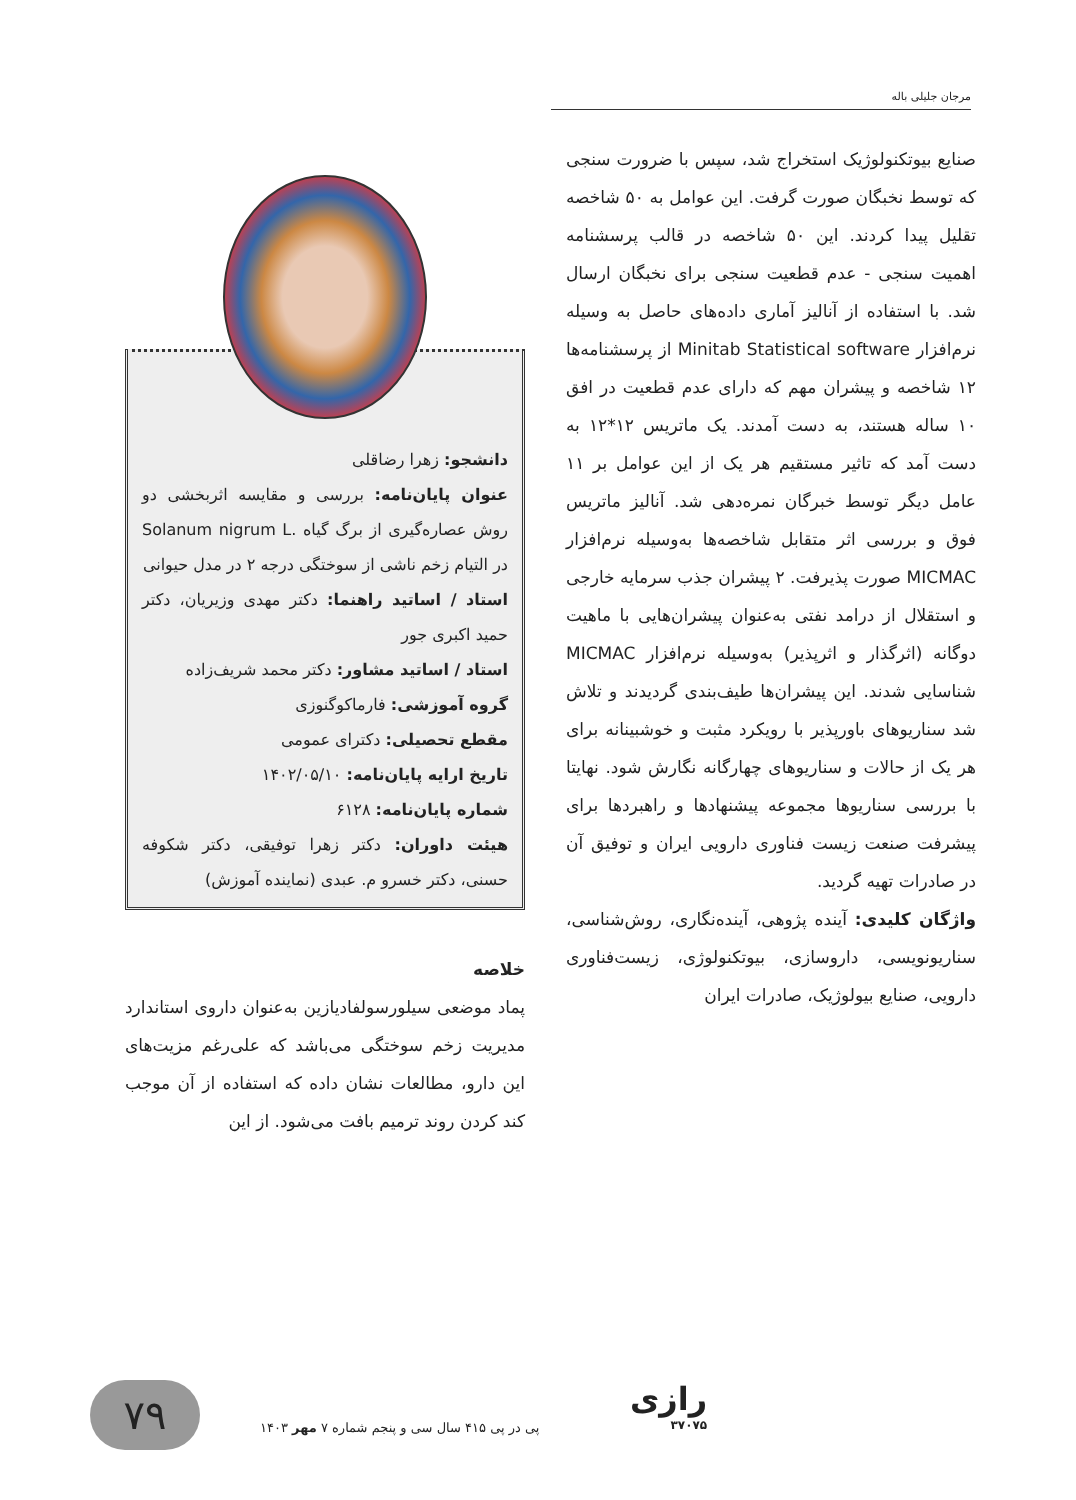مرجان جلیلی باله
صنایع بیوتکنولوژیک استخراج شد، سپس با ضرورت سنجی که توسط نخبگان صورت گرفت. این عوامل به ۵۰ شاخصه تقلیل پیدا کردند. این ۵۰ شاخصه در قالب پرسشنامه اهمیت سنجی - عدم قطعیت سنجی برای نخبگان ارسال شد. با استفاده از آنالیز آماری داده‌های حاصل به وسیله نرم‌افزار Minitab Statistical software از پرسشنامه‌ها ۱۲ شاخصه و پیشران مهم که دارای عدم قطعیت در افق ۱۰ ساله هستند، به دست آمدند. یک ماتریس ۱۲*۱۲ به دست آمد که تاثیر مستقیم هر یک از این عوامل بر ۱۱ عامل دیگر توسط خبرگان نمره‌دهی شد. آنالیز ماتریس فوق و بررسی اثر متقابل شاخصه‌ها به‌وسیله نرم‌افزار MICMAC صورت پذیرفت. ۲ پیشران جذب سرمایه خارجی و استقلال از درامد نفتی به‌عنوان پیشران‌هایی با ماهیت دوگانه (اثرگذار و اثرپذیر) به‌وسیله نرم‌افزار MICMAC شناسایی شدند. این پیشران‌ها طیف‌بندی گردیدند و تلاش شد سناریوهای باورپذیر با رویکرد مثبت و خوشبینانه برای هر یک از حالات و سناریوهای چهارگانه نگارش شود. نهایتا با بررسی سناریوها مجموعه پیشنهادها و راهبردها برای پیشرفت صنعت زیست فناوری دارویی ایران و توفیق آن در صادرات تهیه گردید.
واژگان کلیدی: آینده پژوهی، آینده‌نگاری، روش‌شناسی، سناریونویسی، داروسازی، بیوتکنولوژی، زیست‌فناوری دارویی، صنایع بیولوژیک، صادرات ایران
دانشجو: زهرا رضاقلی
عنوان پایان‌نامه: بررسی و مقایسه اثربخشی دو روش عصاره‌گیری از برگ گیاه .Solanum nigrum L در التیام زخم ناشی از سوختگی درجه ۲ در مدل حیوانی
استاد / اساتید راهنما: دکتر مهدی وزیریان، دکتر حمید اکبری جور
استاد / اساتید مشاور: دکتر محمد شریف‌زاده
گروه آموزشی: فارماکوگنوزی
مقطع تحصیلی: دکترای عمومی
تاریخ ارایه پایان‌نامه: ۱۴۰۲/۰۵/۱۰
شماره پایان‌نامه: ۶۱۲۸
هیئت داوران: دکتر زهرا توفیقی، دکتر شکوفه حسنی، دکتر خسرو م. عبدی (نماینده آموزش)
خلاصه
پماد موضعی سیلورسولفادیازین به‌عنوان داروی استاندارد مدیریت زخم سوختگی می‌باشد که علی‌رغم مزیت‌های این دارو، مطالعات نشان داده که استفاده از آن موجب کند کردن روند ترمیم بافت می‌شود. از این
۷۹
پی در پی ۴۱۵ سال سی و پنجم شماره ۷ مهر ۱۴۰۳
رازی
۳۷۰۷۵